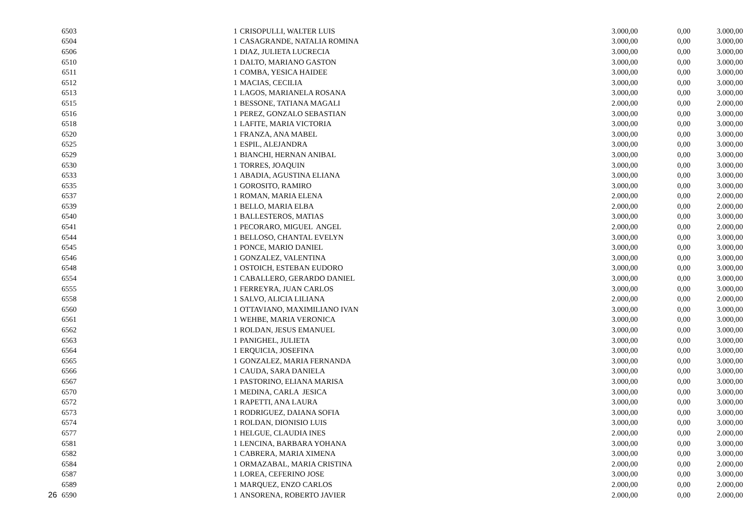| | 6503 | 1 | CRISOPULLI, WALTER LUIS | 3.000,00 | 0,00 | 3.000,00 |
| | 6504 | 1 | CASAGRANDE, NATALIA ROMINA | 3.000,00 | 0,00 | 3.000,00 |
| | 6506 | 1 | DIAZ, JULIETA LUCRECIA | 3.000,00 | 0,00 | 3.000,00 |
| | 6510 | 1 | DALTO, MARIANO GASTON | 3.000,00 | 0,00 | 3.000,00 |
| | 6511 | 1 | COMBA, YESICA HAIDEE | 3.000,00 | 0,00 | 3.000,00 |
| | 6512 | 1 | MACIAS, CECILIA | 3.000,00 | 0,00 | 3.000,00 |
| | 6513 | 1 | LAGOS, MARIANELA ROSANA | 3.000,00 | 0,00 | 3.000,00 |
| | 6515 | 1 | BESSONE, TATIANA MAGALI | 2.000,00 | 0,00 | 2.000,00 |
| | 6516 | 1 | PEREZ, GONZALO SEBASTIAN | 3.000,00 | 0,00 | 3.000,00 |
| | 6518 | 1 | LAFITE, MARIA VICTORIA | 3.000,00 | 0,00 | 3.000,00 |
| | 6520 | 1 | FRANZA, ANA MABEL | 3.000,00 | 0,00 | 3.000,00 |
| | 6525 | 1 | ESPIL, ALEJANDRA | 3.000,00 | 0,00 | 3.000,00 |
| | 6529 | 1 | BIANCHI, HERNAN ANIBAL | 3.000,00 | 0,00 | 3.000,00 |
| | 6530 | 1 | TORRES, JOAQUIN | 3.000,00 | 0,00 | 3.000,00 |
| | 6533 | 1 | ABADIA, AGUSTINA ELIANA | 3.000,00 | 0,00 | 3.000,00 |
| | 6535 | 1 | GOROSITO, RAMIRO | 3.000,00 | 0,00 | 3.000,00 |
| | 6537 | 1 | ROMAN, MARIA ELENA | 2.000,00 | 0,00 | 2.000,00 |
| | 6539 | 1 | BELLO, MARIA ELBA | 2.000,00 | 0,00 | 2.000,00 |
| | 6540 | 1 | BALLESTEROS, MATIAS | 3.000,00 | 0,00 | 3.000,00 |
| | 6541 | 1 | PECORARO, MIGUEL ANGEL | 2.000,00 | 0,00 | 2.000,00 |
| | 6544 | 1 | BELLOSO, CHANTAL EVELYN | 3.000,00 | 0,00 | 3.000,00 |
| | 6545 | 1 | PONCE, MARIO DANIEL | 3.000,00 | 0,00 | 3.000,00 |
| | 6546 | 1 | GONZALEZ, VALENTINA | 3.000,00 | 0,00 | 3.000,00 |
| | 6548 | 1 | OSTOICH, ESTEBAN EUDORO | 3.000,00 | 0,00 | 3.000,00 |
| | 6554 | 1 | CABALLERO, GERARDO DANIEL | 3.000,00 | 0,00 | 3.000,00 |
| | 6555 | 1 | FERREYRA, JUAN CARLOS | 3.000,00 | 0,00 | 3.000,00 |
| | 6558 | 1 | SALVO, ALICIA LILIANA | 2.000,00 | 0,00 | 2.000,00 |
| | 6560 | 1 | OTTAVIANO, MAXIMILIANO IVAN | 3.000,00 | 0,00 | 3.000,00 |
| | 6561 | 1 | WEHBE, MARIA VERONICA | 3.000,00 | 0,00 | 3.000,00 |
| | 6562 | 1 | ROLDAN, JESUS EMANUEL | 3.000,00 | 0,00 | 3.000,00 |
| | 6563 | 1 | PANIGHEL, JULIETA | 3.000,00 | 0,00 | 3.000,00 |
| | 6564 | 1 | ERQUICIA, JOSEFINA | 3.000,00 | 0,00 | 3.000,00 |
| | 6565 | 1 | GONZALEZ, MARIA FERNANDA | 3.000,00 | 0,00 | 3.000,00 |
| | 6566 | 1 | CAUDA, SARA DANIELA | 3.000,00 | 0,00 | 3.000,00 |
| | 6567 | 1 | PASTORINO, ELIANA MARISA | 3.000,00 | 0,00 | 3.000,00 |
| | 6570 | 1 | MEDINA, CARLA JESICA | 3.000,00 | 0,00 | 3.000,00 |
| | 6572 | 1 | RAPETTI, ANA LAURA | 3.000,00 | 0,00 | 3.000,00 |
| | 6573 | 1 | RODRIGUEZ, DAIANA SOFIA | 3.000,00 | 0,00 | 3.000,00 |
| | 6574 | 1 | ROLDAN, DIONISIO LUIS | 3.000,00 | 0,00 | 3.000,00 |
| | 6577 | 1 | HELGUE, CLAUDIA INES | 2.000,00 | 0,00 | 2.000,00 |
| | 6581 | 1 | LENCINA, BARBARA YOHANA | 3.000,00 | 0,00 | 3.000,00 |
| | 6582 | 1 | CABRERA, MARIA XIMENA | 3.000,00 | 0,00 | 3.000,00 |
| | 6584 | 1 | ORMAZABAL, MARIA CRISTINA | 2.000,00 | 0,00 | 2.000,00 |
| | 6587 | 1 | LOREA, CEFERINO JOSE | 3.000,00 | 0,00 | 3.000,00 |
| | 6589 | 1 | MARQUEZ, ENZO CARLOS | 2.000,00 | 0,00 | 2.000,00 |
| 26 | 6590 | 1 | ANSORENA, ROBERTO JAVIER | 2.000,00 | 0,00 | 2.000,00 |